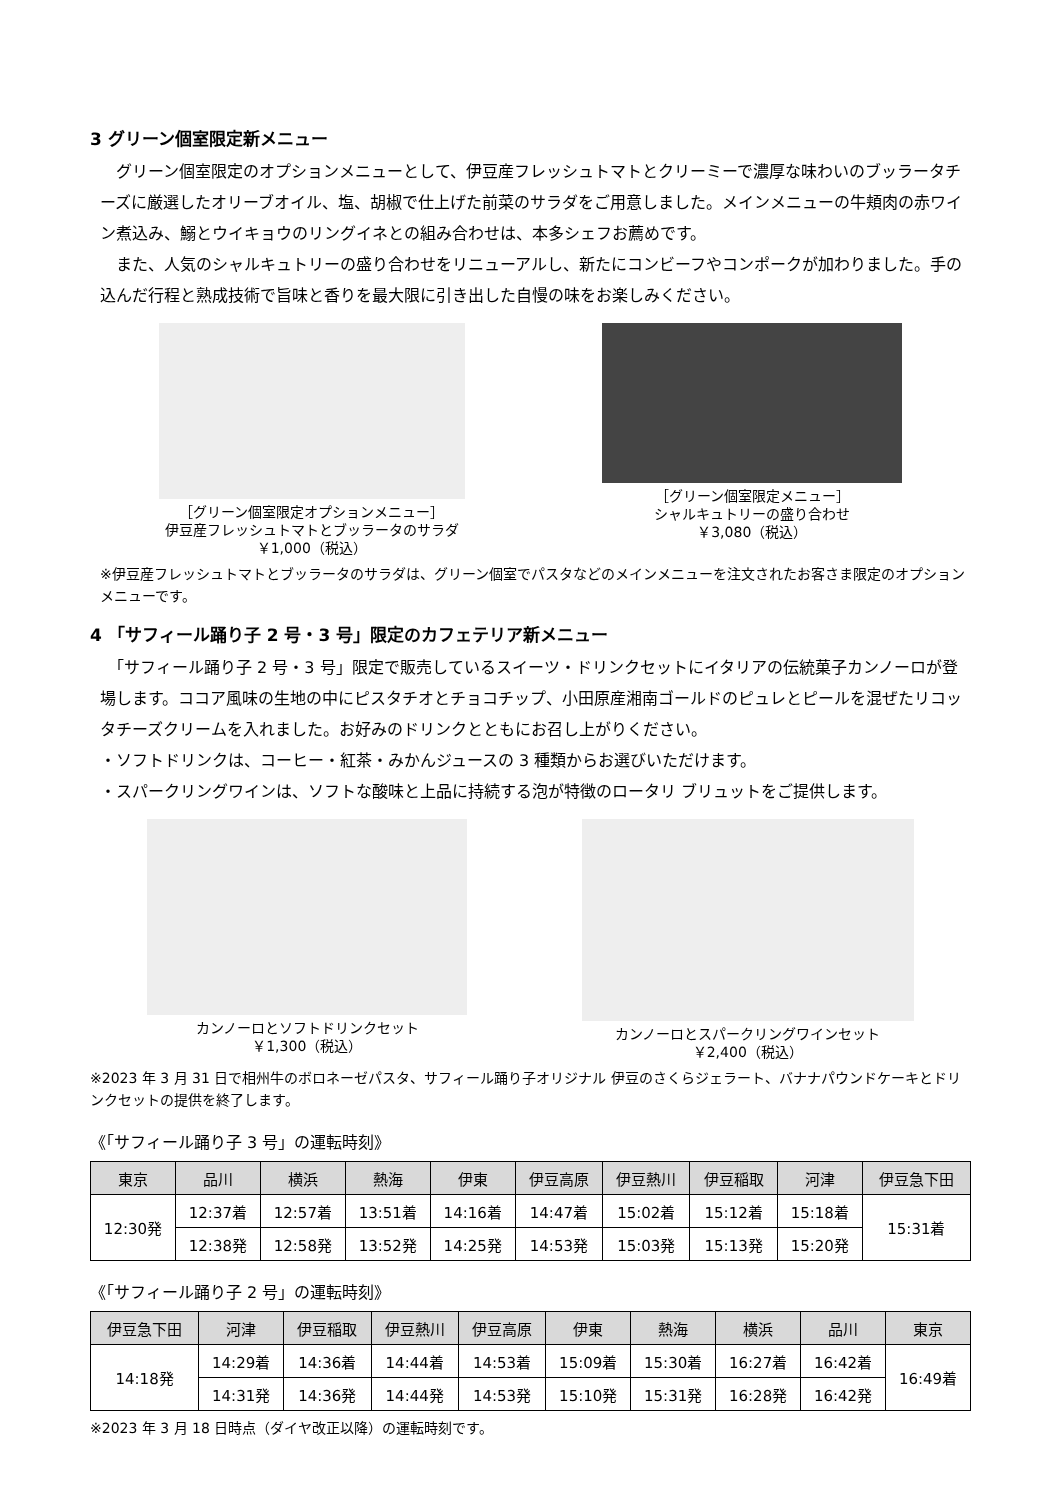3 グリーン個室限定新メニュー
　グリーン個室限定のオプションメニューとして、伊豆産フレッシュトマトとクリーミーで濃厚な味わいのブッラータチーズに厳選したオリーブオイル、塩、胡椒で仕上げた前菜のサラダをご用意しました。メインメニューの牛頬肉の赤ワイン煮込み、鰯とウイキョウのリングイネとの組み合わせは、本多シェフお薦めです。
　また、人気のシャルキュトリーの盛り合わせをリニューアルし、新たにコンビーフやコンポークが加わりました。手の込んだ行程と熟成技術で旨味と香りを最大限に引き出した自慢の味をお楽しみください。
［グリーン個室限定オプションメニュー］
伊豆産フレッシュトマトとブッラータのサラダ
￥1,000（税込）
［グリーン個室限定メニュー］
シャルキュトリーの盛り合わせ
￥3,080（税込）
※伊豆産フレッシュトマトとブッラータのサラダは、グリーン個室でパスタなどのメインメニューを注文されたお客さま限定のオプションメニューです。
4 「サフィール踊り子 2 号・3 号」限定のカフェテリア新メニュー
　「サフィール踊り子 2 号・3 号」限定で販売しているスイーツ・ドリンクセットにイタリアの伝統菓子カンノーロが登場します。ココア風味の生地の中にピスタチオとチョコチップ、小田原産湘南ゴールドのピュレとピールを混ぜたリコッタチーズクリームを入れました。お好みのドリンクとともにお召し上がりください。
・ソフトドリンクは、コーヒー・紅茶・みかんジュースの 3 種類からお選びいただけます。
・スパークリングワインは、ソフトな酸味と上品に持続する泡が特徴のロータリ ブリュットをご提供します。
カンノーロとソフトドリンクセット
￥1,300（税込）
カンノーロとスパークリングワインセット
￥2,400（税込）
※2023 年 3 月 31 日で相州牛のボロネーゼパスタ、サフィール踊り子オリジナル 伊豆のさくらジェラート、バナナパウンドケーキとドリンクセットの提供を終了します。
《「サフィール踊り子 3 号」の運転時刻》
| 東京 | 品川 | 横浜 | 熱海 | 伊東 | 伊豆高原 | 伊豆熱川 | 伊豆稲取 | 河津 | 伊豆急下田 |
| --- | --- | --- | --- | --- | --- | --- | --- | --- | --- |
| 12:30発 | 12:37着 | 12:57着 | 13:51着 | 14:16着 | 14:47着 | 15:02着 | 15:12着 | 15:18着 | 15:31着 |
| | 12:38発 | 12:58発 | 13:52発 | 14:25発 | 14:53発 | 15:03発 | 15:13発 | 15:20発 | |
《「サフィール踊り子 2 号」の運転時刻》
| 伊豆急下田 | 河津 | 伊豆稲取 | 伊豆熱川 | 伊豆高原 | 伊東 | 熱海 | 横浜 | 品川 | 東京 |
| --- | --- | --- | --- | --- | --- | --- | --- | --- | --- |
| 14:18発 | 14:29着 | 14:36着 | 14:44着 | 14:53着 | 15:09着 | 15:30着 | 16:27着 | 16:42着 | 16:49着 |
| | 14:31発 | 14:36発 | 14:44発 | 14:53発 | 15:10発 | 15:31発 | 16:28発 | 16:42発 | |
※2023 年 3 月 18 日時点（ダイヤ改正以降）の運転時刻です。